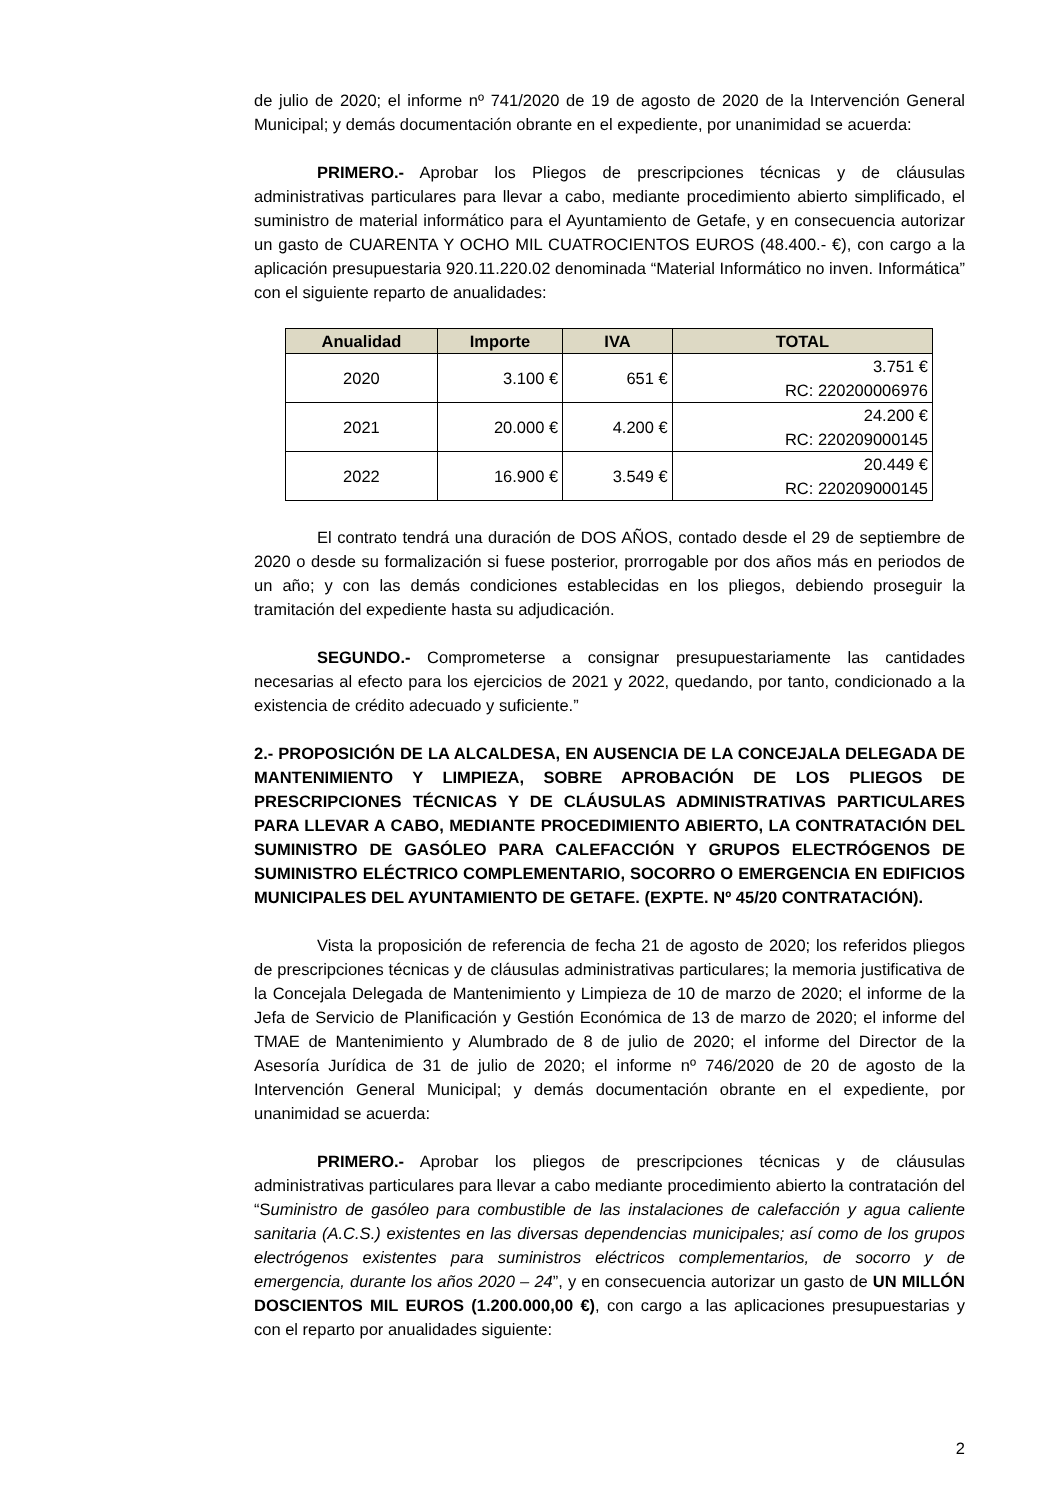de julio de 2020; el informe nº 741/2020 de 19 de agosto de 2020 de la Intervención General Municipal; y demás documentación obrante en el expediente, por unanimidad se acuerda:
PRIMERO.- Aprobar los Pliegos de prescripciones técnicas y de cláusulas administrativas particulares para llevar a cabo, mediante procedimiento abierto simplificado, el suministro de material informático para el Ayuntamiento de Getafe, y en consecuencia autorizar un gasto de CUARENTA Y OCHO MIL CUATROCIENTOS EUROS (48.400.- €), con cargo a la aplicación presupuestaria 920.11.220.02 denominada “Material Informático no inven. Informática” con el siguiente reparto de anualidades:
| Anualidad | Importe | IVA | TOTAL |
| --- | --- | --- | --- |
| 2020 | 3.100 € | 651 € | 3.751 € RC: 220200006976 |
| 2021 | 20.000 € | 4.200 € | 24.200 € RC: 220209000145 |
| 2022 | 16.900 € | 3.549 € | 20.449 € RC: 220209000145 |
El contrato tendrá una duración de DOS AÑOS, contado desde el 29 de septiembre de 2020 o desde su formalización si fuese posterior, prorrogable por dos años más en periodos de un año; y con las demás condiciones establecidas en los pliegos, debiendo proseguir la tramitación del expediente hasta su adjudicación.
SEGUNDO.- Comprometerse a consignar presupuestariamente las cantidades necesarias al efecto para los ejercicios de 2021 y 2022, quedando, por tanto, condicionado a la existencia de crédito adecuado y suficiente.”
2.- PROPOSICIÓN DE LA ALCALDESA, EN AUSENCIA DE LA CONCEJALA DELEGADA DE MANTENIMIENTO Y LIMPIEZA, SOBRE APROBACIÓN DE LOS PLIEGOS DE PRESCRIPCIONES TÉCNICAS Y DE CLÁUSULAS ADMINISTRATIVAS PARTICULARES PARA LLEVAR A CABO, MEDIANTE PROCEDIMIENTO ABIERTO, LA CONTRATACIÓN DEL SUMINISTRO DE GASÓLEO PARA CALEFACCIÓN Y GRUPOS ELECTRÓGENOS DE SUMINISTRO ELÉCTRICO COMPLEMENTARIO, SOCORRO O EMERGENCIA EN EDIFICIOS MUNICIPALES DEL AYUNTAMIENTO DE GETAFE. (EXPTE. Nº 45/20 CONTRATACIÓN).
Vista la proposición de referencia de fecha 21 de agosto de 2020; los referidos pliegos de prescripciones técnicas y de cláusulas administrativas particulares; la memoria justificativa de la Concejala Delegada de Mantenimiento y Limpieza de 10 de marzo de 2020; el informe de la Jefa de Servicio de Planificación y Gestión Económica de 13 de marzo de 2020; el informe del TMAE de Mantenimiento y Alumbrado de 8 de julio de 2020; el informe del Director de la Asesoría Jurídica de 31 de julio de 2020; el informe nº 746/2020 de 20 de agosto de la Intervención General Municipal; y demás documentación obrante en el expediente, por unanimidad se acuerda:
PRIMERO.- Aprobar los pliegos de prescripciones técnicas y de cláusulas administrativas particulares para llevar a cabo mediante procedimiento abierto la contratación del “Suministro de gasóleo para combustible de las instalaciones de calefacción y agua caliente sanitaria (A.C.S.) existentes en las diversas dependencias municipales; así como de los grupos electrógenos existentes para suministros eléctricos complementarios, de socorro y de emergencia, durante los años 2020 – 24”, y en consecuencia autorizar un gasto de UN MILLÓN DOSCIENTOS MIL EUROS (1.200.000,00 €), con cargo a las aplicaciones presupuestarias y con el reparto por anualidades siguiente:
2